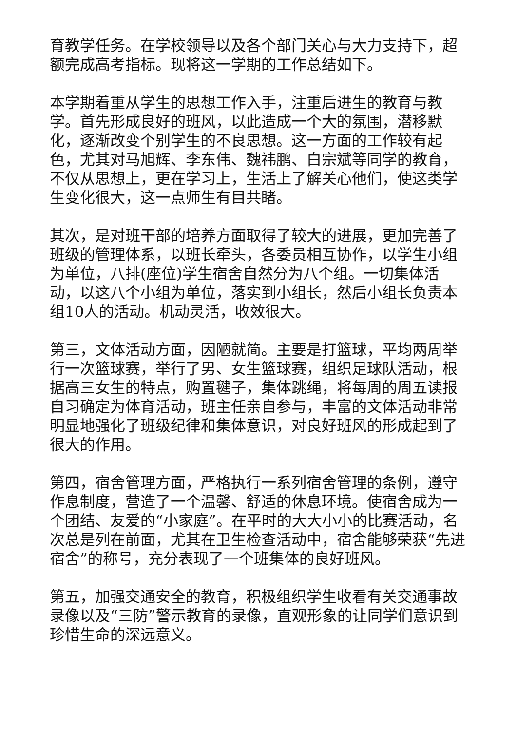育教学任务。在学校领导以及各个部门关心与大力支持下，超额完成高考指标。现将这一学期的工作总结如下。
本学期着重从学生的思想工作入手，注重后进生的教育与教学。首先形成良好的班风，以此造成一个大的氛围，潜移默化，逐渐改变个别学生的不良思想。这一方面的工作较有起色，尤其对马旭辉、李东伟、魏祎鹏、白宗斌等同学的教育，不仅从思想上，更在学习上，生活上了解关心他们，使这类学生变化很大，这一点师生有目共睹。
其次，是对班干部的培养方面取得了较大的进展，更加完善了班级的管理体系，以班长牵头，各委员相互协作，以学生小组为单位，八排(座位)学生宿舍自然分为八个组。一切集体活动，以这八个小组为单位，落实到小组长，然后小组长负责本组10人的活动。机动灵活，收效很大。
第三，文体活动方面，因陋就简。主要是打篮球，平均两周举行一次篮球赛，举行了男、女生篮球赛，组织足球队活动，根据高三女生的特点，购置毽子，集体跳绳，将每周的周五读报自习确定为体育活动，班主任亲自参与，丰富的文体活动非常明显地强化了班级纪律和集体意识，对良好班风的形成起到了很大的作用。
第四，宿舍管理方面，严格执行一系列宿舍管理的条例，遵守作息制度，营造了一个温馨、舒适的休息环境。使宿舍成为一个团结、友爱的“小家庭”。在平时的大大小小的比赛活动，名次总是列在前面，尤其在卫生检查活动中，宿舍能够荣获“先进宿舍”的称号，充分表现了一个班集体的良好班风。
第五，加强交通安全的教育，积极组织学生收看有关交通事故录像以及“三防”警示教育的录像，直观形象的让同学们意识到珍惜生命的深远意义。